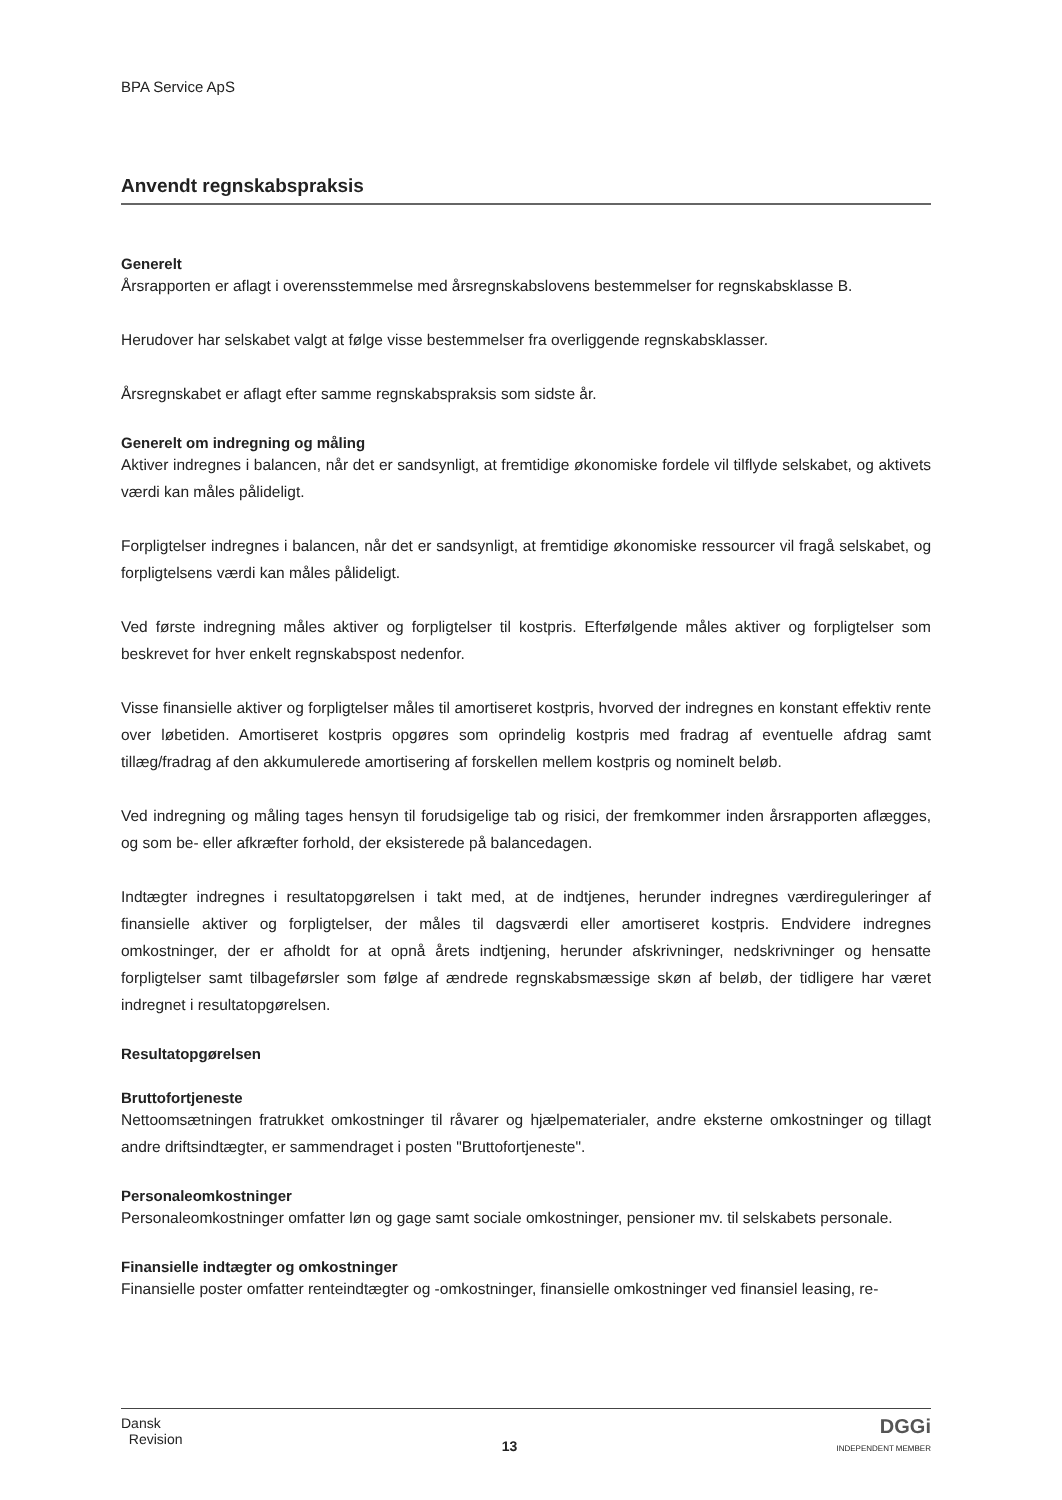BPA Service ApS
Anvendt regnskabspraksis
Generelt
Årsrapporten er aflagt i overensstemmelse med årsregnskabslovens bestemmelser for regnskabsklasse B.
Herudover har selskabet valgt at følge visse bestemmelser fra overliggende regnskabsklasser.
Årsregnskabet er aflagt efter samme regnskabspraksis som sidste år.
Generelt om indregning og måling
Aktiver indregnes i balancen, når det er sandsynligt, at fremtidige økonomiske fordele vil tilflyde selskabet, og aktivets værdi kan måles pålideligt.
Forpligtelser indregnes i balancen, når det er sandsynligt, at fremtidige økonomiske ressourcer vil fragå selskabet, og forpligtelsens værdi kan måles pålideligt.
Ved første indregning måles aktiver og forpligtelser til kostpris. Efterfølgende måles aktiver og forpligtelser som beskrevet for hver enkelt regnskabspost nedenfor.
Visse finansielle aktiver og forpligtelser måles til amortiseret kostpris, hvorved der indregnes en konstant effektiv rente over løbetiden. Amortiseret kostpris opgøres som oprindelig kostpris med fradrag af eventuelle afdrag samt tillæg/fradrag af den akkumulerede amortisering af forskellen mellem kostpris og nominelt beløb.
Ved indregning og måling tages hensyn til forudsigelige tab og risici, der fremkommer inden årsrapporten aflægges, og som be- eller afkræfter forhold, der eksisterede på balancedagen.
Indtægter indregnes i resultatopgørelsen i takt med, at de indtjenes, herunder indregnes værdireguleringer af finansielle aktiver og forpligtelser, der måles til dagsværdi eller amortiseret kostpris. Endvidere indregnes omkostninger, der er afholdt for at opnå årets indtjening, herunder afskrivninger, nedskrivninger og hensatte forpligtelser samt tilbageførsler som følge af ændrede regnskabsmæssige skøn af beløb, der tidligere har været indregnet i resultatopgørelsen.
Resultatopgørelsen
Bruttofortjeneste
Nettoomsætningen fratrukket omkostninger til råvarer og hjælpematerialer, andre eksterne omkostninger og tillagt andre driftsindtægter, er sammendraget i posten "Bruttofortjeneste".
Personaleomkostninger
Personaleomkostninger omfatter løn og gage samt sociale omkostninger, pensioner mv. til selskabets personale.
Finansielle indtægter og omkostninger
Finansielle poster omfatter renteindtægter og -omkostninger, finansielle omkostninger ved finansiel leasing, re-
Dansk
Revision
13
DGGi
INDEPENDENT MEMBER